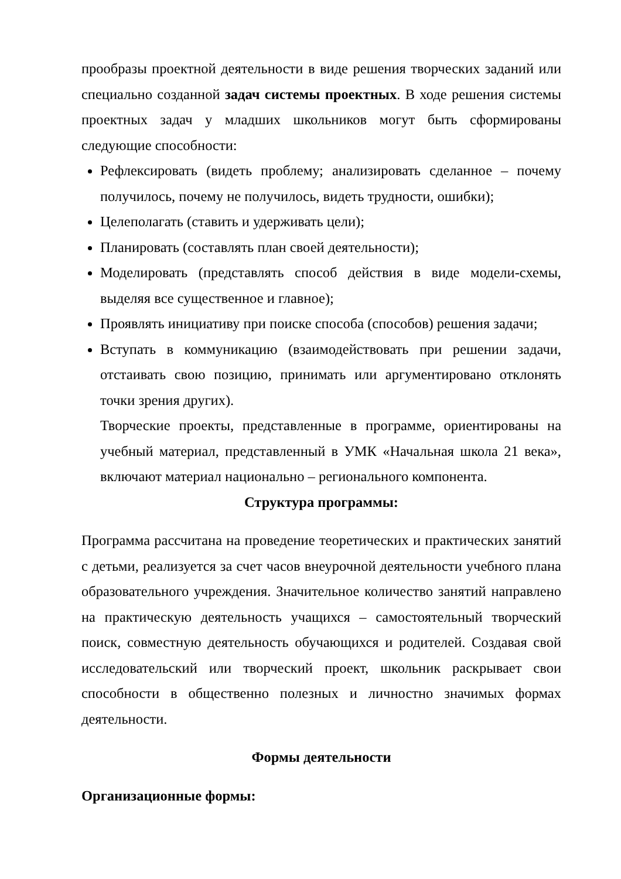прообразы проектной деятельности в виде решения творческих заданий или специально созданной задач системы проектных. В ходе решения системы проектных задач у младших школьников могут быть сформированы следующие способности:
Рефлексировать (видеть проблему; анализировать сделанное – почему получилось, почему не получилось, видеть трудности, ошибки);
Целеполагать (ставить и удерживать цели);
Планировать (составлять план своей деятельности);
Моделировать (представлять способ действия в виде модели-схемы, выделяя все существенное и главное);
Проявлять инициативу при поиске способа (способов) решения задачи;
Вступать в коммуникацию (взаимодействовать при решении задачи, отстаивать свою позицию, принимать или аргументировано отклонять точки зрения других).
Творческие проекты, представленные в программе, ориентированы на учебный материал, представленный в УМК «Начальная школа 21 века», включают материал национально – регионального компонента.
Структура программы:
Программа рассчитана на проведение теоретических и практических занятий с детьми, реализуется за счет часов внеурочной деятельности учебного плана образовательного учреждения. Значительное количество занятий направлено на практическую деятельность учащихся – самостоятельный творческий поиск, совместную деятельность обучающихся и родителей. Создавая свой исследовательский или творческий проект, школьник раскрывает свои способности в общественно полезных и личностно значимых формах деятельности.
Формы деятельности
Организационные формы: